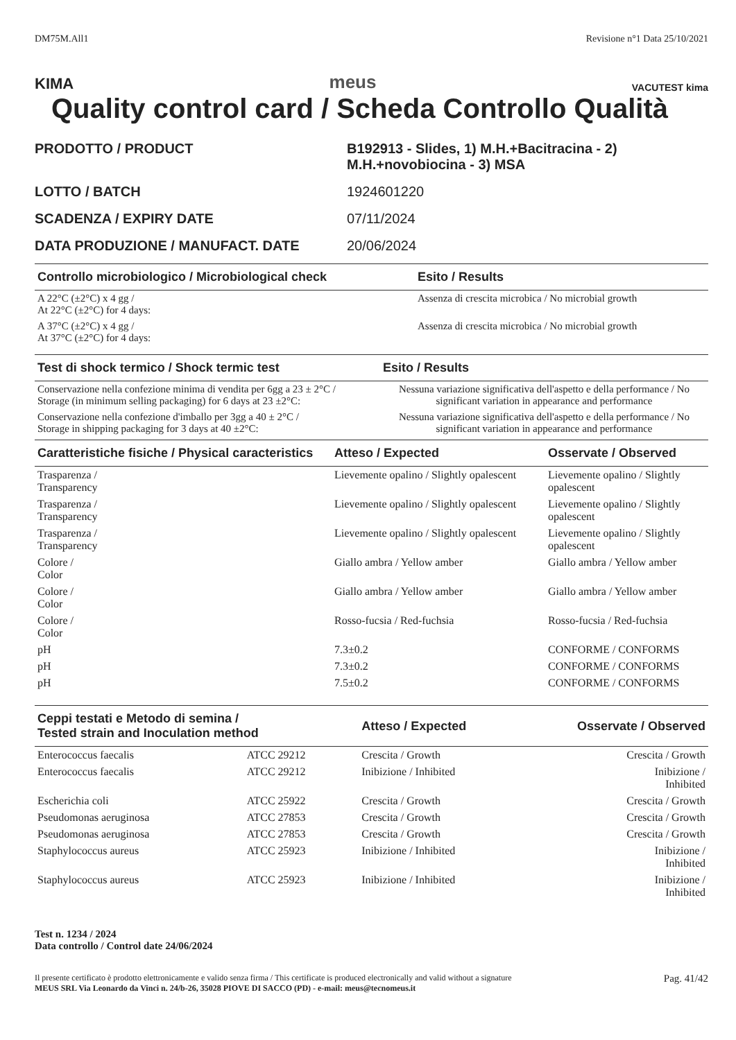DM75M.All1 Revisione n°1 Data 25/10/2021
KIMA meus VACUTEST kima
Quality control card / Scheda Controllo Qualità
| PRODOTTO / PRODUCT | B192913 - Slides, 1) M.H.+Bacitracina - 2) M.H.+novobiocina - 3) MSA |
| LOTTO / BATCH | 1924601220 |
| SCADENZA / EXPIRY DATE | 07/11/2024 |
| DATA PRODUZIONE / MANUFACT. DATE | 20/06/2024 |
| Controllo microbiologico / Microbiological check | Esito / Results |
| --- | --- |
| A 22°C (±2°C) x 4 gg / At 22°C (±2°C) for 4 days: | Assenza di crescita microbica / No microbial growth |
| A 37°C (±2°C) x 4 gg / At 37°C (±2°C) for 4 days: | Assenza di crescita microbica / No microbial growth |
| Test di shock termico / Shock termic test | Esito / Results |
| --- | --- |
| Conservazione nella confezione minima di vendita per 6gg a 23 ± 2°C / Storage (in minimum selling packaging) for 6 days at 23 ±2°C: | Nessuna variazione significativa dell'aspetto e della performance / No significant variation in appearance and performance |
| Conservazione nella confezione d'imballo per 3gg a 40 ± 2°C / Storage in shipping packaging for 3 days at 40 ±2°C: | Nessuna variazione significativa dell'aspetto e della performance / No significant variation in appearance and performance |
| Caratteristiche fisiche / Physical caracteristics | Atteso / Expected | Osservate / Observed |
| --- | --- | --- |
| Trasparenza / Transparency | Lievemente opalino / Slightly opalescent | Lievemente opalino / Slightly opalescent |
| Trasparenza / Transparency | Lievemente opalino / Slightly opalescent | Lievemente opalino / Slightly opalescent |
| Trasparenza / Transparency | Lievemente opalino / Slightly opalescent | Lievemente opalino / Slightly opalescent |
| Colore / Color | Giallo ambra / Yellow amber | Giallo ambra / Yellow amber |
| Colore / Color | Giallo ambra / Yellow amber | Giallo ambra / Yellow amber |
| Colore / Color | Rosso-fucsia / Red-fuchsia | Rosso-fucsia / Red-fuchsia |
| pH | 7.3±0.2 | CONFORME / CONFORMS |
| pH | 7.3±0.2 | CONFORME / CONFORMS |
| pH | 7.5±0.2 | CONFORME / CONFORMS |
| Ceppi testati e Metodo di semina / Tested strain and Inoculation method | | Atteso / Expected | Osservate / Observed |
| --- | --- | --- | --- |
| Enterococcus faecalis | ATCC 29212 | Crescita / Growth | Crescita / Growth |
| Enterococcus faecalis | ATCC 29212 | Inibizione / Inhibited | Inibizione / Inhibited |
| Escherichia coli | ATCC 25922 | Crescita / Growth | Crescita / Growth |
| Pseudomonas aeruginosa | ATCC 27853 | Crescita / Growth | Crescita / Growth |
| Pseudomonas aeruginosa | ATCC 27853 | Crescita / Growth | Crescita / Growth |
| Staphylococcus aureus | ATCC 25923 | Inibizione / Inhibited | Inibizione / Inhibited |
| Staphylococcus aureus | ATCC 25923 | Inibizione / Inhibited | Inibizione / Inhibited |
Test n. 1234 / 2024
Data controllo / Control date 24/06/2024
Il presente certificato è prodotto elettronicamente e valido senza firma / This certificate is produced electronically and valid without a signature
MEUS SRL Via Leonardo da Vinci n. 24/b-26, 35028 PIOVE DI SACCO (PD) - e-mail: meus@tecnomeus.it Pag. 41/42